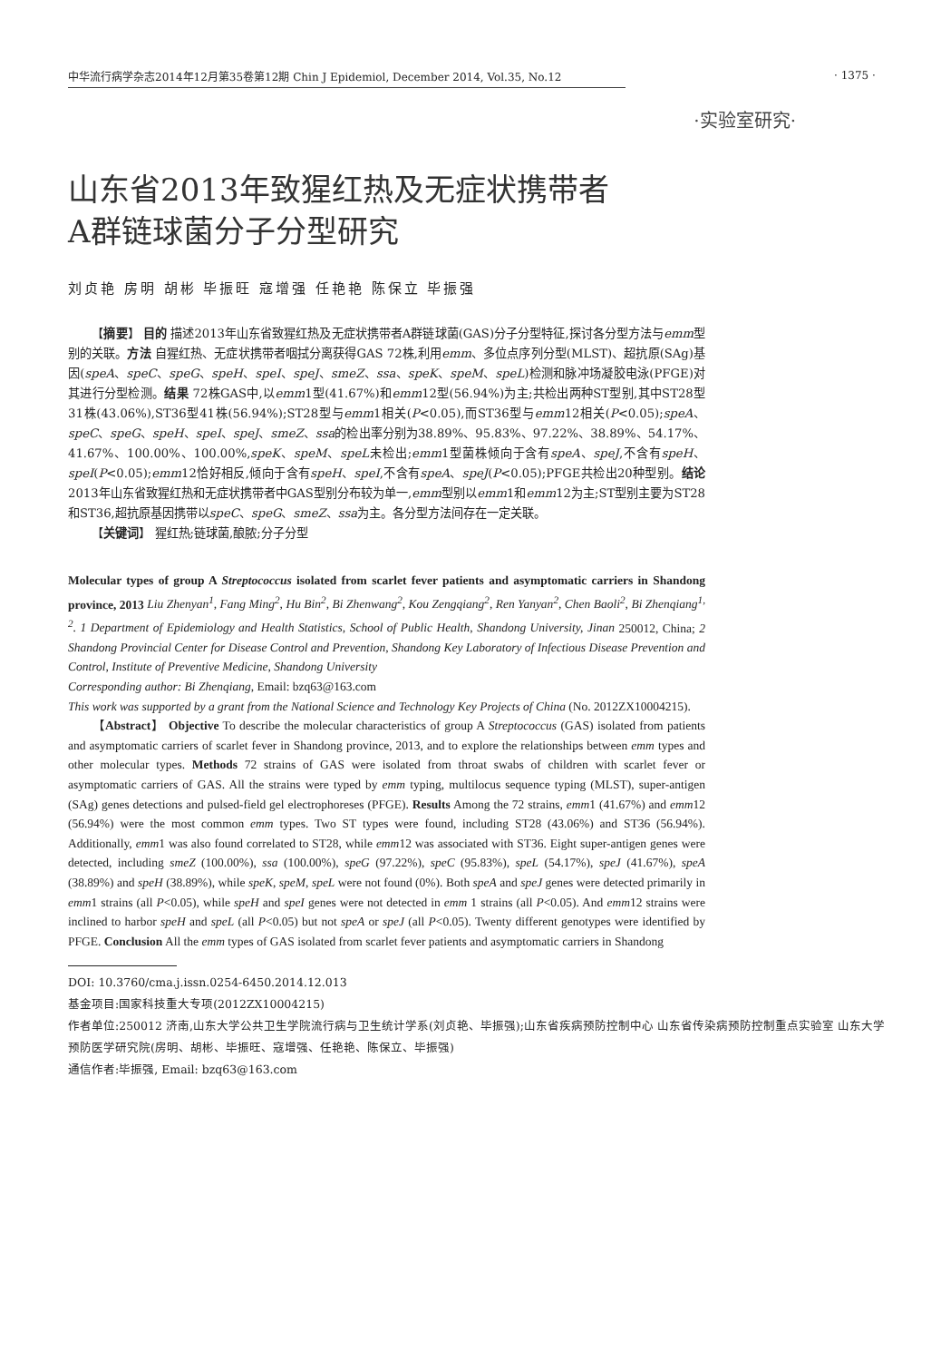中华流行病学杂志2014年12月第35卷第12期 Chin J Epidemiol, December 2014, Vol.35, No.12
· 1375 ·
·实验室研究·
山东省2013年致猩红热及无症状携带者
A群链球菌分子分型研究
刘贞艳 房明 胡彬 毕振旺 寇增强 任艳艳 陈保立 毕振强
【摘要】 目的 描述2013年山东省致猩红热及无症状携带者A群链球菌(GAS)分子分型特征,探讨各分型方法与emm型别的关联。方法 自猩红热、无症状携带者咽拭分离获得GAS 72株,利用emm、多位点序列分型(MLST)、超抗原(SAg)基因(speA、speC、speG、speH、speI、speJ、smeZ、ssa、speK、speM、speL)检测和脉冲场凝胶电泳(PFGE)对其进行分型检测。结果 72株GAS中,以emm1型(41.67%)和emm12型(56.94%)为主;共检出两种ST型别,其中ST28型31株(43.06%),ST36型41株(56.94%);ST28型与emm1相关(P<0.05),而ST36型与emm12相关(P<0.05);speA、speC、speG、speH、speI、speJ、smeZ、ssa的检出率分别为38.89%、95.83%、97.22%、38.89%、54.17%、41.67%、100.00%、100.00%,speK、speM、speL未检出;emm1型菌株倾向于含有speA、speJ,不含有speH、speI(P<0.05);emm12恰好相反,倾向于含有speH、speI,不含有speA、speJ(P<0.05);PFGE共检出20种型别。结论 2013年山东省致猩红热和无症状携带者中GAS型别分布较为单一,emm型别以emm1和emm12为主;ST型别主要为ST28和ST36,超抗原基因携带以speC、speG、smeZ、ssa为主。各分型方法间存在一定关联。
【关键词】 猩红热;链球菌,酿脓;分子分型
Molecular types of group A Streptococcus isolated from scarlet fever patients and asymptomatic carriers in Shandong province, 2013 Liu Zhenyan<sup>1</sup>, Fang Ming<sup>2</sup>, Hu Bin<sup>2</sup>, Bi Zhenwang<sup>2</sup>, Kou Zengqiang<sup>2</sup>, Ren Yanyan<sup>2</sup>, Chen Baoli<sup>2</sup>, Bi Zhenqiang<sup>1, 2</sup>. 1 Department of Epidemiology and Health Statistics, School of Public Health, Shandong University, Jinan 250012, China; 2 Shandong Provincial Center for Disease Control and Prevention, Shandong Key Laboratory of Infectious Disease Prevention and Control, Institute of Preventive Medicine, Shandong University
Corresponding author: Bi Zhenqiang, Email: bzq63@163.com
This work was supported by a grant from the National Science and Technology Key Projects of China (No. 2012ZX10004215).
【Abstract】 Objective To describe the molecular characteristics of group A Streptococcus (GAS) isolated from patients and asymptomatic carriers of scarlet fever in Shandong province, 2013, and to explore the relationships between emm types and other molecular types. Methods 72 strains of GAS were isolated from throat swabs of children with scarlet fever or asymptomatic carriers of GAS. All the strains were typed by emm typing, multilocus sequence typing (MLST), super-antigen (SAg) genes detections and pulsed-field gel electrophoreses (PFGE). Results Among the 72 strains, emm1 (41.67%) and emm12 (56.94%) were the most common emm types. Two ST types were found, including ST28 (43.06%) and ST36 (56.94%). Additionally, emm1 was also found correlated to ST28, while emm12 was associated with ST36. Eight super-antigen genes were detected, including smeZ (100.00%), ssa (100.00%), speG (97.22%), speC (95.83%), speL (54.17%), speJ (41.67%), speA (38.89%) and speH (38.89%), while speK, speM, speL were not found (0%). Both speA and speJ genes were detected primarily in emm1 strains (all P<0.05), while speH and speI genes were not detected in emm 1 strains (all P<0.05). And emm12 strains were inclined to harbor speH and speL (all P<0.05) but not speA or speJ (all P<0.05). Twenty different genotypes were identified by PFGE. Conclusion All the emm types of GAS isolated from scarlet fever patients and asymptomatic carriers in Shandong
DOI: 10.3760/cma.j.issn.0254-6450.2014.12.013
基金项目:国家科技重大专项(2012ZX10004215)
作者单位:250012 济南,山东大学公共卫生学院流行病与卫生统计学系(刘贞艳、毕振强);山东省疾病预防控制中心 山东省传染病预防控制重点实验室 山东大学预防医学研究院(房明、胡彬、毕振旺、寇增强、任艳艳、陈保立、毕振强)
通信作者:毕振强, Email: bzq63@163.com